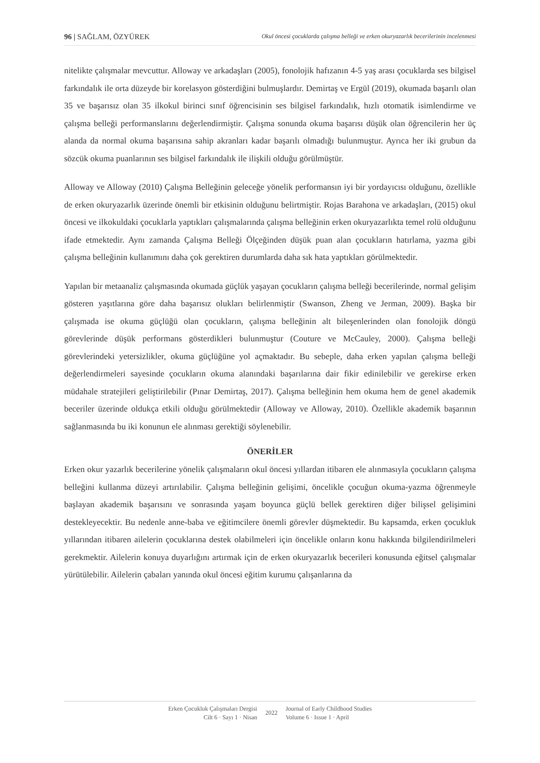96 | SAĞLAM, ÖZYÜREK Okul öncesi çocuklarda çalışma belleği ve erken okuryazarlık becerilerinin incelenmesi
nitelikte çalışmalar mevcuttur. Alloway ve arkadaşları (2005), fonolojik hafızanın 4-5 yaş arası çocuklarda ses bilgisel farkındalık ile orta düzeyde bir korelasyon gösterdiğini bulmuşlardır. Demirtaş ve Ergül (2019), okumada başarılı olan 35 ve başarısız olan 35 ilkokul birinci sınıf öğrencisinin ses bilgisel farkındalık, hızlı otomatik isimlendirme ve çalışma belleği performanslarını değerlendirmiştir. Çalışma sonunda okuma başarısı düşük olan öğrencilerin her üç alanda da normal okuma başarısına sahip akranları kadar başarılı olmadığı bulunmuştur. Ayrıca her iki grubun da sözcük okuma puanlarının ses bilgisel farkındalık ile ilişkili olduğu görülmüştür.
Alloway ve Alloway (2010) Çalışma Belleğinin geleceğe yönelik performansın iyi bir yordayıcısı olduğunu, özellikle de erken okuryazarlık üzerinde önemli bir etkisinin olduğunu belirtmiştir. Rojas Barahona ve arkadaşları, (2015) okul öncesi ve ilkokuldaki çocuklarla yaptıkları çalışmalarında çalışma belleğinin erken okuryazarlıkta temel rolü olduğunu ifade etmektedir. Aynı zamanda Çalışma Belleği Ölçeğinden düşük puan alan çocukların hatırlama, yazma gibi çalışma belleğinin kullanımını daha çok gerektiren durumlarda daha sık hata yaptıkları görülmektedir.
Yapılan bir metaanaliz çalışmasında okumada güçlük yaşayan çocukların çalışma belleği becerilerinde, normal gelişim gösteren yaşıtlarına göre daha başarısız olukları belirlenmiştir (Swanson, Zheng ve Jerman, 2009). Başka bir çalışmada ise okuma güçlüğü olan çocukların, çalışma belleğinin alt bileşenlerinden olan fonolojik döngü görevlerinde düşük performans gösterdikleri bulunmuştur (Couture ve McCauley, 2000). Çalışma belleği görevlerindeki yetersizlikler, okuma güçlüğüne yol açmaktadır. Bu sebeple, daha erken yapılan çalışma belleği değerlendirmeleri sayesinde çocukların okuma alanındaki başarılarına dair fikir edinilebilir ve gerekirse erken müdahale stratejileri geliştirilebilir (Pınar Demirtaş, 2017). Çalışma belleğinin hem okuma hem de genel akademik beceriler üzerinde oldukça etkili olduğu görülmektedir (Alloway ve Alloway, 2010). Özellikle akademik başarının sağlanmasında bu iki konunun ele alınması gerektiği söylenebilir.
ÖNERİLER
Erken okur yazarlık becerilerine yönelik çalışmaların okul öncesi yıllardan itibaren ele alınmasıyla çocukların çalışma belleğini kullanma düzeyi artırılabilir. Çalışma belleğinin gelişimi, öncelikle çocuğun okuma-yazma öğrenmeyle başlayan akademik başarısını ve sonrasında yaşam boyunca güçlü bellek gerektiren diğer bilişsel gelişimini destekleyecektir. Bu nedenle anne-baba ve eğitimcilere önemli görevler düşmektedir. Bu kapsamda, erken çocukluk yıllarından itibaren ailelerin çocuklarına destek olabilmeleri için öncelikle onların konu hakkında bilgilendirilmeleri gerekmektir. Ailelerin konuya duyarlığını artırmak için de erken okuryazarlık becerileri konusunda eğitsel çalışmalar yürütülebilir. Ailelerin çabaları yanında okul öncesi eğitim kurumu çalışanlarına da
Erken Çocukluk Çalışmaları Dergisi
Cilt 6 · Sayı 1 · Nisan
2022
Journal of Early Childhood Studies
Volume 6 · Issue 1 · April